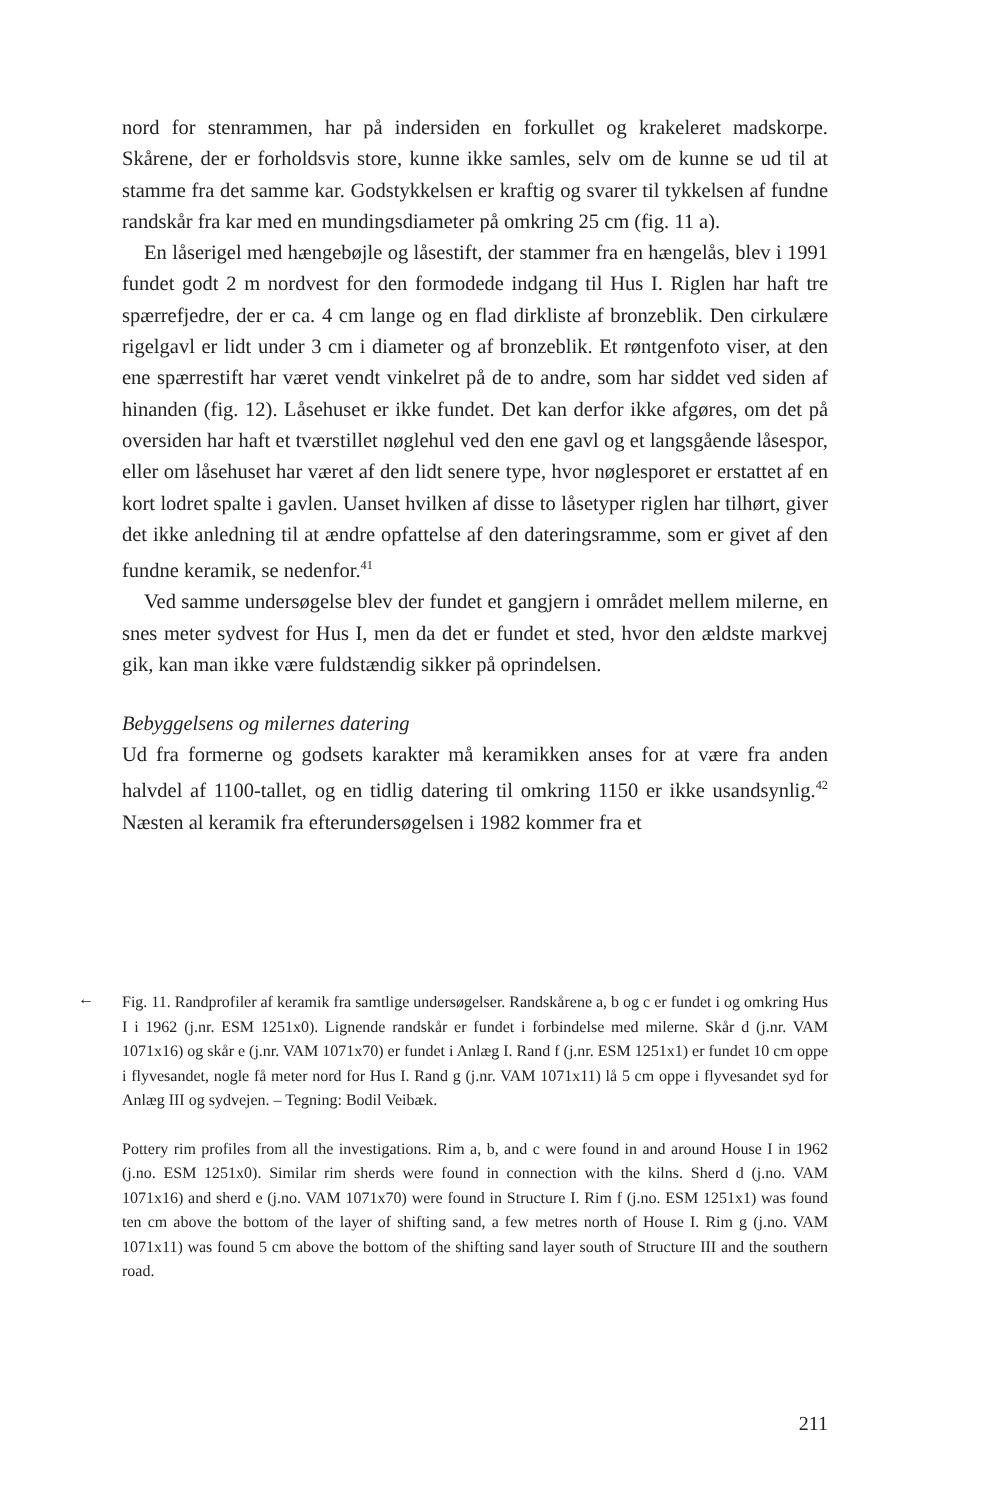nord for stenrammen, har på indersiden en forkullet og krakeleret madskorpe. Skårene, der er forholdsvis store, kunne ikke samles, selv om de kunne se ud til at stamme fra det samme kar. Godstykkelsen er kraftig og svarer til tykkelsen af fundne randskår fra kar med en mundingsdiameter på omkring 25 cm (fig. 11 a).
En låserigel med hængebøjle og låsestift, der stammer fra en hængelås, blev i 1991 fundet godt 2 m nordvest for den formodede indgang til Hus I. Riglen har haft tre spærrefjedre, der er ca. 4 cm lange og en flad dirkliste af bronzeblik. Den cirkulære rigelgavl er lidt under 3 cm i diameter og af bronzeblik. Et røntgenfoto viser, at den ene spærrestift har været vendt vinkelret på de to andre, som har siddet ved siden af hinanden (fig. 12). Låsehuset er ikke fundet. Det kan derfor ikke afgøres, om det på oversiden har haft et tværstillet nøglehul ved den ene gavl og et langsgående låsespor, eller om låsehuset har været af den lidt senere type, hvor nøglesporet er erstattet af en kort lodret spalte i gavlen. Uanset hvilken af disse to låsetyper riglen har tilhørt, giver det ikke anledning til at ændre opfattelse af den dateringsramme, som er givet af den fundne keramik, se nedenfor.<sup>41</sup>
Ved samme undersøgelse blev der fundet et gangjern i området mellem milerne, en snes meter sydvest for Hus I, men da det er fundet et sted, hvor den ældste markvej gik, kan man ikke være fuldstændig sikker på oprindelsen.
Bebyggelsens og milernes datering
Ud fra formerne og godsets karakter må keramikken anses for at være fra anden halvdel af 1100-tallet, og en tidlig datering til omkring 1150 er ikke usandsynlig.<sup>42</sup> Næsten al keramik fra efterundersøgelsen i 1982 kommer fra et
←
Fig. 11. Randprofiler af keramik fra samtlige undersøgelser. Randskårene a, b og c er fundet i og omkring Hus I i 1962 (j.nr. ESM 1251x0). Lignende randskår er fundet i forbindelse med milerne. Skår d (j.nr. VAM 1071x16) og skår e (j.nr. VAM 1071x70) er fundet i Anlæg I. Rand f (j.nr. ESM 1251x1) er fundet 10 cm oppe i flyvesandet, nogle få meter nord for Hus I. Rand g (j.nr. VAM 1071x11) lå 5 cm oppe i flyvesandet syd for Anlæg III og sydvejen. – Tegning: Bodil Veibæk.
Pottery rim profiles from all the investigations. Rim a, b, and c were found in and around House I in 1962 (j.no. ESM 1251x0). Similar rim sherds were found in connection with the kilns. Sherd d (j.no. VAM 1071x16) and sherd e (j.no. VAM 1071x70) were found in Structure I. Rim f (j.no. ESM 1251x1) was found ten cm above the bottom of the layer of shifting sand, a few metres north of House I. Rim g (j.no. VAM 1071x11) was found 5 cm above the bottom of the shifting sand layer south of Structure III and the southern road.
211